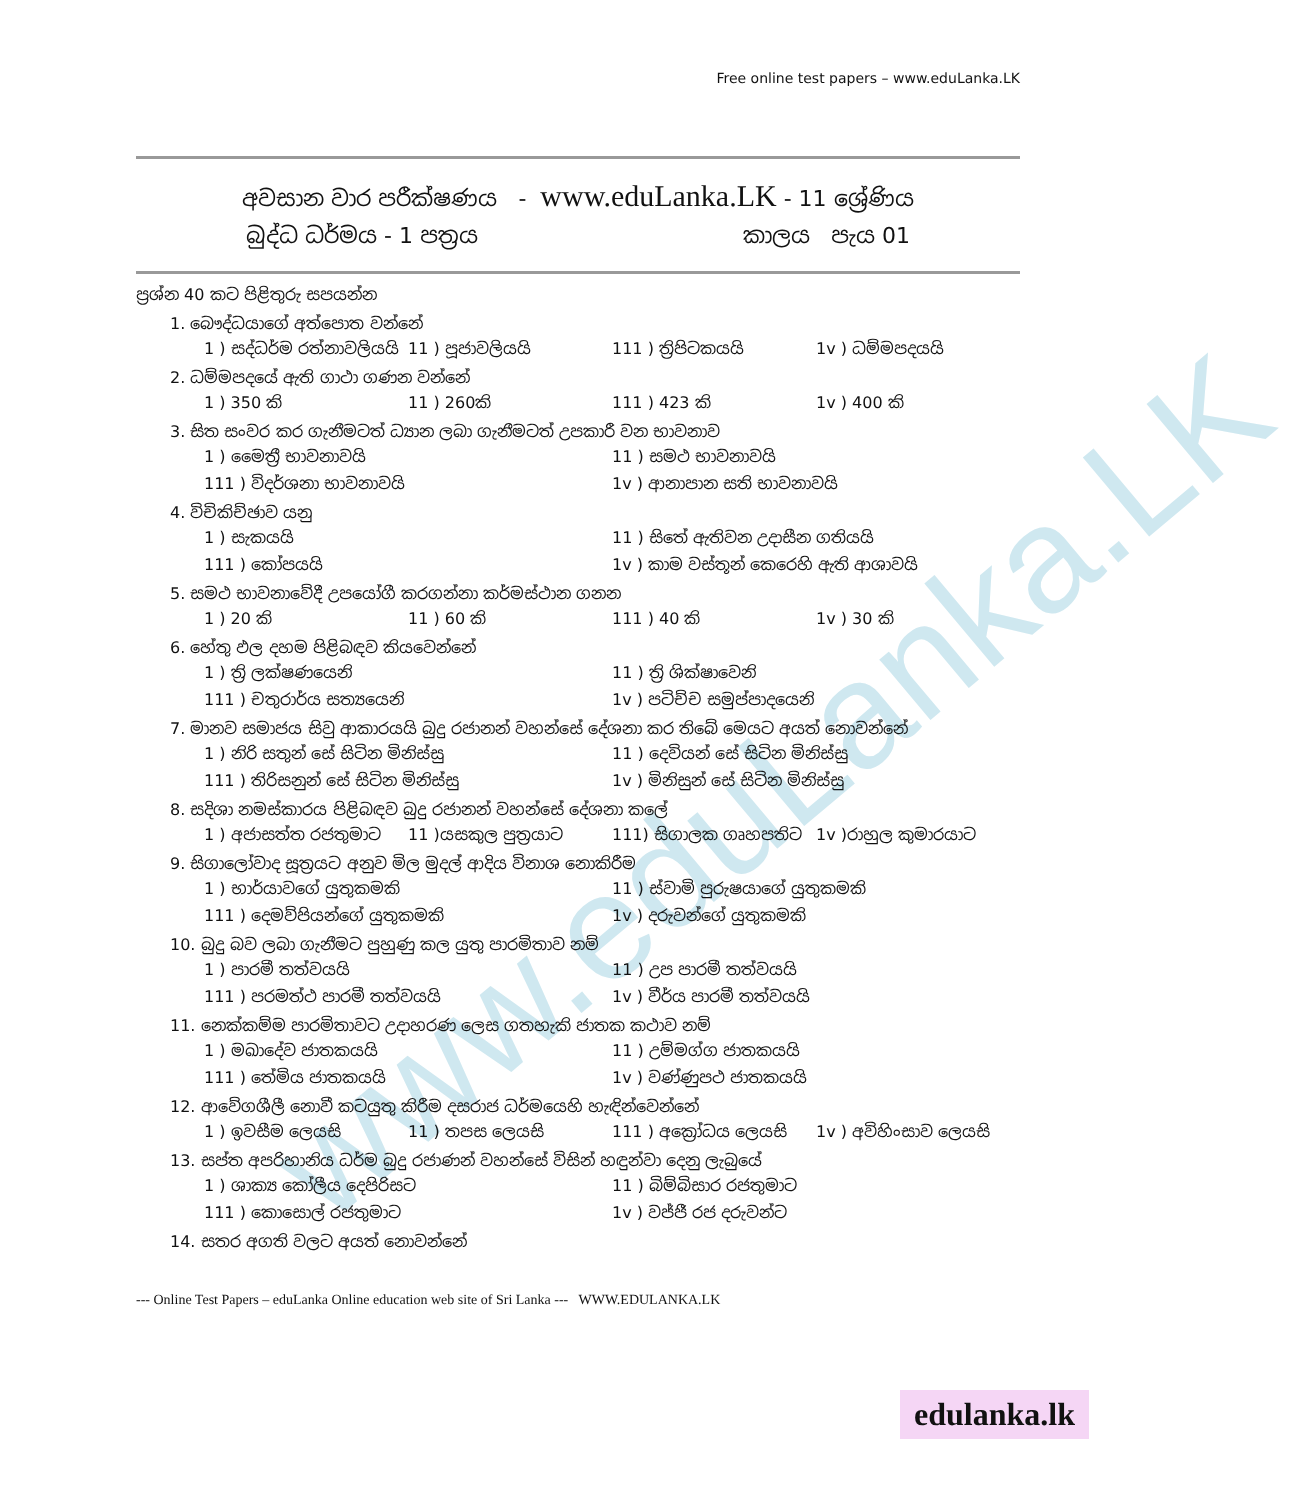www.eduLanka.LK
Free online test papers – www.eduLanka.LK
අවසාන වාර පරීක්ෂණය - www.eduLanka.LK - 11 ශ්‍රේණිය
බුද්ධ ධර්මය - 1 පත්‍රය කාලය පැය 01
ප්‍රශ්න 40 කට පිළිතුරු සපයන්න
1. බෞද්ධයාගේ අත්පොත වන්නේ
1 ) සද්ධර්ම රත්නාවලියයි 11 ) පූජාවලියයි 111 ) ත්‍රිපිටකයයි 1v ) ධම්මපදයයි
2. ධම්මපදයේ ඇති ගාථා ගණන වන්නේ
1 ) 350 කි 11 ) 260කි 111 ) 423 කි 1v ) 400 කි
3. සිත සංවර කර ගැනීමටත් ධ්‍යාන ලබා ගැනීමටත් උපකාරී වන භාවනාව
1 ) මෛත්‍රී භාවනාවයි 11 ) සමථ භාවනාවයි
111 ) විදර්ශනා භාවනාවයි 1v ) ආනාපාන සති භාවනාවයි
4. විචිකිච්ඡාව යනු
1 ) සැකයයි 11 ) සිතේ ඇතිවන උදාසීන ගතියයි
111 ) කෝපයයි 1v ) කාම වස්තූන් කෙරෙහි ඇති ආශාවයි
5. සමථ භාවනාවේදී උපයෝගී කරගන්නා කර්මස්ථාන ගනන
1 ) 20 කි 11 ) 60 කි 111 ) 40 කි 1v ) 30 කි
6. හේතු ඵල දහම පිළිබඳව කියවෙන්නේ
1 ) ත්‍රි ලක්ෂණයෙනි 11 ) ත්‍රි ශික්ෂාවෙනි
111 ) චතුරාර්ය සත්‍යයෙනි 1v ) පටිච්ච සමුප්පාදයෙනි
7. මානව සමාජය සිවු ආකාරයයි බුදු රජානන් වහන්සේ දේශනා කර තිබේ මෙයට අයත් නොවන්නේ
1 ) නිරි සතුන් සේ සිටින මිනිස්සු 11 ) දෙවියන් සේ සිටින මිනිස්සු
111 ) තිරිසනුන් සේ සිටින මිනිස්සු 1v ) මිනිසුන් සේ සිටින මිනිස්සු
8. සදිශා නමස්කාරය පිළිබඳව බුදු රජානන් වහන්සේ දේශනා කලේ
1 ) අජාසත්ත රජතුමාට 11 )යසකුල පුත්‍රයාට 111) සිගාලක ගෘහපතිට 1v )රාහුල කුමාරයාට
9. සිගාලෝවාද සූත්‍රයට අනුව මිල මුදල් ආදිය විනාශ නොකිරීම
1 ) භාර්යාවගේ යුතුකමකි 11 ) ස්වාමි පුරුෂයාගේ යුතුකමකි
111 ) දෙමව්පියන්ගේ යුතුකමකි 1v ) දරුවන්ගේ යුතුකමකි
10. බුදු බව ලබා ගැනීමට පුහුණු කල යුතු පාරමිතාව නම්
1 ) පාරමී තත්වයයි 11 ) උප පාරමී තත්වයයි
111 ) පරමත්ථ පාරමී තත්වයයි 1v ) වීර්ය පාරමී තත්වයයි
11. නෙක්කම්ම පාරමිතාවට උදාහරණ ලෙස ගතහැකි ජාතක කථාව නම්
1 ) මඛාදේව ජාතකයයි 11 ) උම්මග්ග ජාතකයයි
111 ) තේමිය ජාතකයයි 1v ) වණ්ණුපථ ජාතකයයි
12. ආවේගශීලී නොවී කටයුතු කිරීම දසරාජ ධර්මයෙහි හැඳින්වෙන්නේ
1 ) ඉවසීම ලෙයසි 11 ) තපස ලෙයසි 111 ) අක්‍රෝධය ලෙයසි 1v ) අවිහිංසාව ලෙයසි
13. සප්ත අපරිහානිය ධර්ම බුදු රජාණන් වහන්සේ විසින් හඳුන්වා දෙනු ලැබුයේ
1 ) ශාක්‍ය කෝලීය දෙපිරිසට 11 ) බිම්බිසාර රජතුමාට
111 ) කොසොල් රජතුමාට 1v ) වජ්ජී රජ දරුවන්ට
14. සතර අගති වලට අයත් නොවන්නේ
--- Online Test Papers – eduLanka Online education web site of Sri Lanka --- WWW.EDULANKA.LK
edulanka.lk